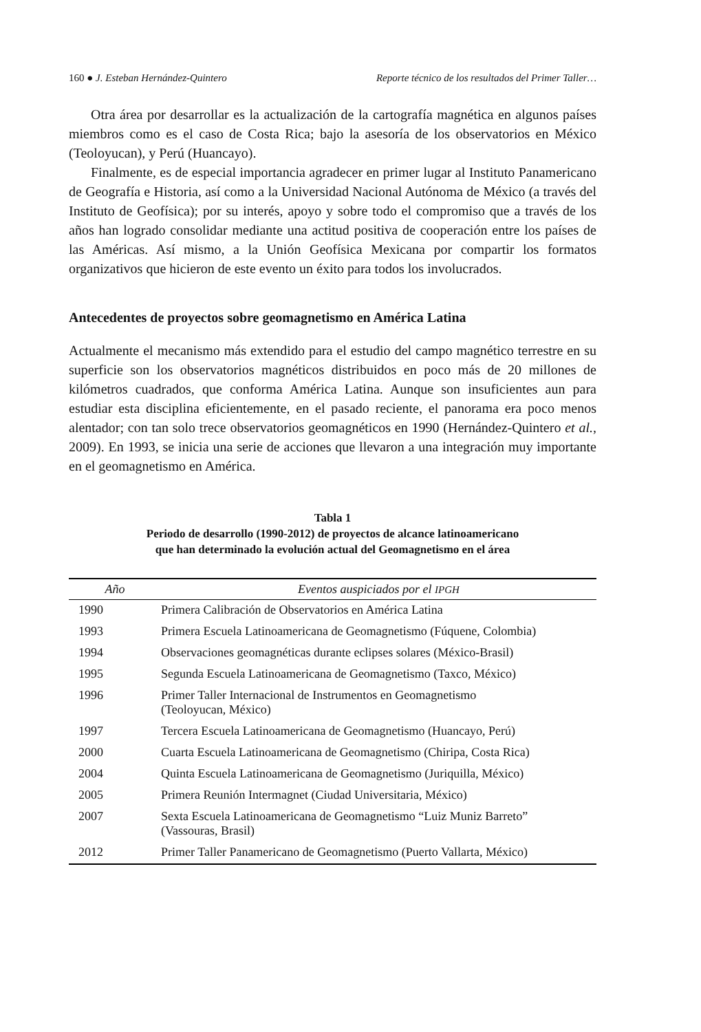160 ● J. Esteban Hernández-Quintero Reporte técnico de los resultados del Primer Taller…
Otra área por desarrollar es la actualización de la cartografía magnética en algunos países miembros como es el caso de Costa Rica; bajo la asesoría de los observatorios en México (Teoloyucan), y Perú (Huancayo).
Finalmente, es de especial importancia agradecer en primer lugar al Instituto Panamericano de Geografía e Historia, así como a la Universidad Nacional Autónoma de México (a través del Instituto de Geofísica); por su interés, apoyo y sobre todo el compromiso que a través de los años han logrado consolidar mediante una actitud positiva de cooperación entre los países de las Américas. Así mismo, a la Unión Geofísica Mexicana por compartir los formatos organizativos que hicieron de este evento un éxito para todos los involucrados.
Antecedentes de proyectos sobre geomagnetismo en América Latina
Actualmente el mecanismo más extendido para el estudio del campo magnético terrestre en su superficie son los observatorios magnéticos distribuidos en poco más de 20 millones de kilómetros cuadrados, que conforma América Latina. Aunque son insuficientes aun para estudiar esta disciplina eficientemente, en el pasado reciente, el panorama era poco menos alentador; con tan solo trece observatorios geomagnéticos en 1990 (Hernández-Quintero et al., 2009). En 1993, se inicia una serie de acciones que llevaron a una integración muy importante en el geomagnetismo en América.
Tabla 1
Periodo de desarrollo (1990-2012) de proyectos de alcance latinoamericano
que han determinado la evolución actual del Geomagnetismo en el área
| Año | Eventos auspiciados por el IPGH |
| --- | --- |
| 1990 | Primera Calibración de Observatorios en América Latina |
| 1993 | Primera Escuela Latinoamericana de Geomagnetismo (Fúquene, Colombia) |
| 1994 | Observaciones geomagnéticas durante eclipses solares (México-Brasil) |
| 1995 | Segunda Escuela Latinoamericana de Geomagnetismo (Taxco, México) |
| 1996 | Primer Taller Internacional de Instrumentos en Geomagnetismo (Teoloyucan, México) |
| 1997 | Tercera Escuela Latinoamericana de Geomagnetismo (Huancayo, Perú) |
| 2000 | Cuarta Escuela Latinoamericana de Geomagnetismo (Chiripa, Costa Rica) |
| 2004 | Quinta Escuela Latinoamericana de Geomagnetismo (Juriquilla, México) |
| 2005 | Primera Reunión Intermagnet (Ciudad Universitaria, México) |
| 2007 | Sexta Escuela Latinoamericana de Geomagnetismo “Luiz Muniz Barreto” (Vassouras, Brasil) |
| 2012 | Primer Taller Panamericano de Geomagnetismo (Puerto Vallarta, México) |